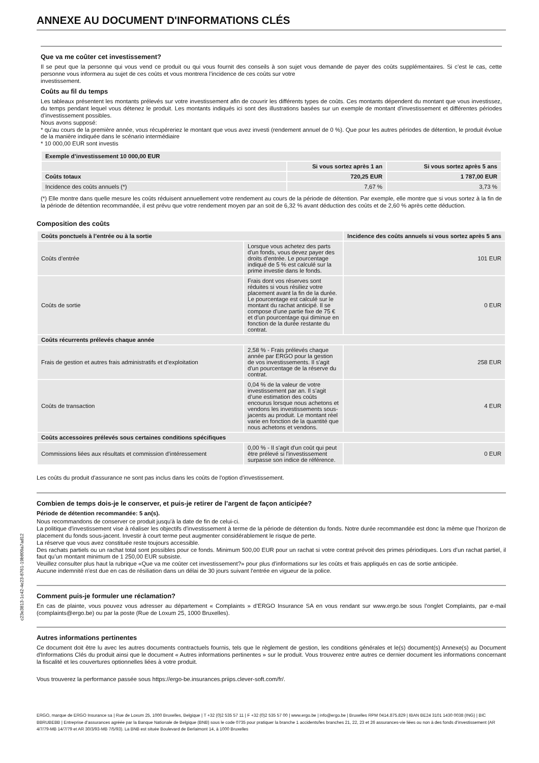ANNEXE AU DOCUMENT D'INFORMATIONS CLÉS
Que va me coûter cet investissement?
Il se peut que la personne qui vous vend ce produit ou qui vous fournit des conseils à son sujet vous demande de payer des coûts supplémentaires. Si c’est le cas, cette personne vous informera au sujet de ces coûts et vous montrera l’incidence de ces coûts sur votre
investissement.
Coûts au fil du temps
Les tableaux présentent les montants prélevés sur votre investissement afin de couvrir les différents types de coûts. Ces montants dépendent du montant que vous investissez, du temps pendant lequel vous détenez le produit. Les montants indiqués ici sont des illustrations basées sur un exemple de montant d’investissement et différentes périodes d’investissement possibles.
Nous avons supposé:
* qu’au cours de la première année, vous récupéreriez le montant que vous avez investi (rendement annuel de 0 %). Que pour les autres périodes de détention, le produit évolue de la manière indiquée dans le scénario intermédiaire
* 10 000,00 EUR sont investis
| Exemple d’investissement 10 000,00 EUR | | |
| --- | --- | --- |
| | Si vous sortez après 1 an | Si vous sortez après 5 ans |
| Coûts totaux | 720,25 EUR | 1 787,00 EUR |
| Incidence des coûts annuels (*) | 7,67 % | 3,73 % |
(*) Elle montre dans quelle mesure les coûts réduisent annuellement votre rendement au cours de la période de détention. Par exemple, elle montre que si vous sortez à la fin de la période de détention recommandée, il est prévu que votre rendement moyen par an soit de 6,32 % avant déduction des coûts et de 2,60 % après cette déduction.
Composition des coûts
| Coûts ponctuels à l’entrée ou à la sortie | | Incidence des coûts annuels si vous sortez après 5 ans |
| --- | --- | --- |
| Coûts d’entrée | Lorsque vous achetez des parts d'un fonds, vous devez payer des droits d'entrée. Le pourcentage indiqué de 5 % est calculé sur la prime investie dans le fonds. | 101 EUR |
| Coûts de sortie | Frais dont vos réserves sont réduites si vous résiliez votre placement avant la fin de la durée. Le pourcentage est calculé sur le montant du rachat anticipé. Il se compose d'une partie fixe de 75 € et d'un pourcentage qui diminue en fonction de la durée restante du contrat. | 0 EUR |
| Coûts récurrents prélevés chaque année | | |
| Frais de gestion et autres frais administratifs et d’exploitation | 2,58 % - Frais prélevés chaque année par ERGO pour la gestion de vos investissements. Il s'agit d'un pourcentage de la réserve du contrat. | 258 EUR |
| Coûts de transaction | 0,04 % de la valeur de votre investissement par an. Il s’agit d’une estimation des coûts encourus lorsque nous achetons et vendons les investissements sous-jacents au produit. Le montant réel varie en fonction de la quantité que nous achetons et vendons. | 4 EUR |
| Coûts accessoires prélevés sous certaines conditions spécifiques | | |
| Commissions liées aux résultats et commission d’intéressement | 0,00 % - Il s'agit d'un coût qui peut être prélevé si l'investissement surpasse son indice de référence. | 0 EUR |
Les coûts du produit d'assurance ne sont pas inclus dans les coûts de l'option d'investissement.
Combien de temps dois-je le conserver, et puis-je retirer de l’argent de façon anticipée?
Période de détention recommandée: 5 an(s).
Nous recommandons de conserver ce produit jusqu'à la date de fin de celui-ci.
La politique d'investissement vise à réaliser les objectifs d'investissement à terme de la période de détention du fonds. Notre durée recommandée est donc la même que l’horizon de placement du fonds sous-jacent. Investir à court terme peut augmenter considérablement le risque de perte.
La réserve que vous avez constituée reste toujours accessible.
Des rachats partiels ou un rachat total sont possibles pour ce fonds. Minimum 500,00 EUR pour un rachat si votre contrat prévoit des primes périodiques. Lors d’un rachat partiel, il faut qu’un montant minimum de 1 250,00 EUR subsiste.
Veuillez consulter plus haut la rubrique «Que va me coûter cet investissement?» pour plus d’informations sur les coûts et frais appliqués en cas de sortie anticipée.
Aucune indemnité n'est due en cas de résiliation dans un délai de 30 jours suivant l'entrée en vigueur de la police.
Comment puis-je formuler une réclamation?
En cas de plainte, vous pouvez vous adresser au département « Complaints » d’ERGO Insurance SA en vous rendant sur www.ergo.be sous l’onglet Complaints, par e-mail (complaints@ergo.be) ou par la poste (Rue de Loxum 25, 1000 Bruxelles).
Autres informations pertinentes
Ce document doit être lu avec les autres documents contractuels fournis, tels que le règlement de gestion, les conditions générales et le(s) document(s) Annexe(s) au Document d'Informations Clés du produit ainsi que le document « Autres informations pertinentes » sur le produit. Vous trouverez entre autres ce dernier document les informations concernant la fiscalité et les couvertures optionnelles liées à votre produit.
Vous trouverez la performance passée sous https://ergo-be.insurances.priips.clever-soft.com/fr/.
c23e3813-1c42-4e23-8761-19b809a7ad12
ERGO, marque de ERGO Insurance sa | Rue de Loxum 25, 1000 Bruxelles, Belgique | T +32 (0)2 535 57 11 | F +32 (0)2 535 57 00 | www.ergo.be | info@ergo.be | Bruxelles RPM 0414.875.829 | IBAN BE24 3101 1430 0038 (ING) | BIC BBRUBEBB | Entreprise d’assurances agréée par la Banque Nationale de Belgique (BNB) sous le code 0735 pour pratiquer la branche 1 accidents/les branches 21, 22, 23 et 26 assurances-vie liées ou non à des fonds d’investissement (AR 4/7/79-MB 14/7/79 et AR 30/3/93-MB 7/5/93). La BNB est située Boulevard de Berlaimont 14, à 1000 Bruxelles